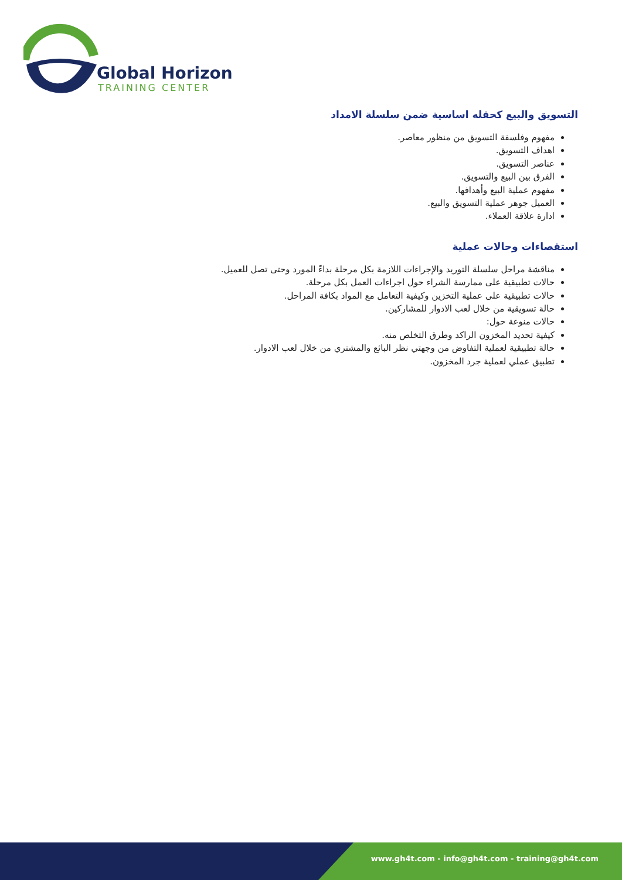Global Horizon
TRAINING CENTER
التسويق والبيع كحقله اساسية ضمن سلسلة الامداد
مفهوم وفلسفة التسويق من منظور معاصر.
اهداف التسويق.
عناصر التسويق.
الفرق بين البيع والتسويق.
مفهوم عملية البيع وأهدافها.
العميل جوهر عملية التسويق والبيع.
ادارة علاقة العملاء.
استقصاءات وحالات عملية
مناقشة مراحل سلسلة التوريد والإجراءات اللازمة بكل مرحلة بداءً المورد وحتى تصل للعميل.
حالات تطبيقية على ممارسة الشراء حول اجراءات العمل بكل مرحلة.
حالات تطبيقية على عملية التخزين وكيفية التعامل مع المواد بكافة المراحل.
حالة تسويقية من خلال لعب الادوار للمشاركين.
حالات منوعة حول:
كيفية تحديد المخزون الراكد وطرق التخلص منه.
حالة تطبيقية لعملية التفاوض من وجهتي نظر البائع والمشتري من خلال لعب الادوار.
تطبيق عملي لعملية جرد المخزون.
www.gh4t.com - info@gh4t.com - training@gh4t.com